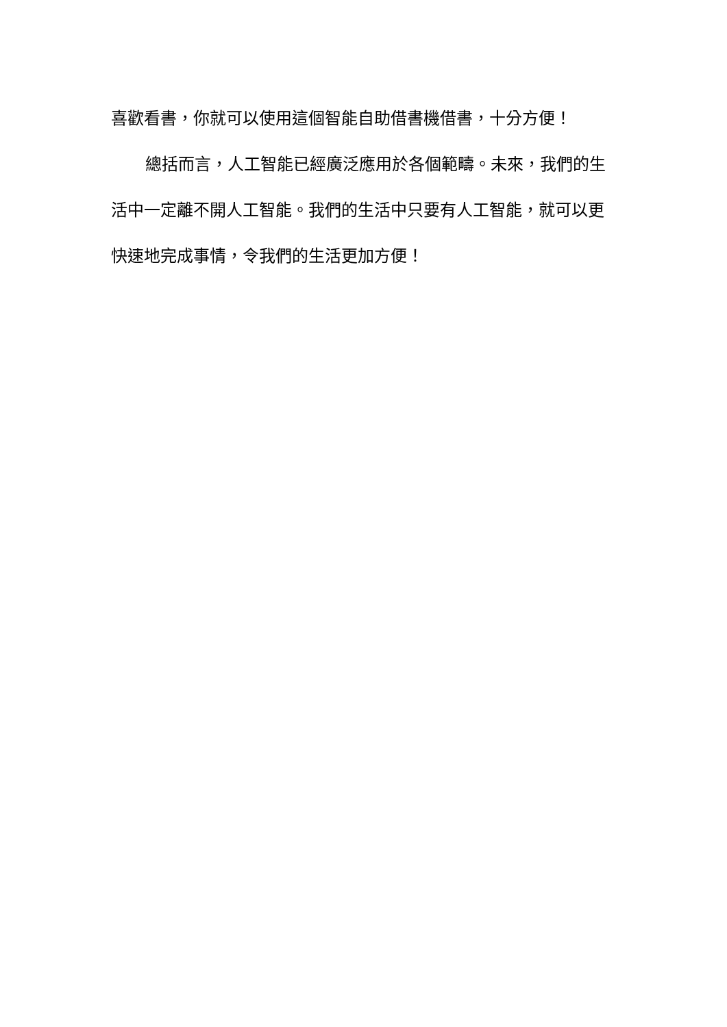喜歡看書，你就可以使用這個智能自助借書機借書，十分方便！
總括而言，人工智能已經廣泛應用於各個範疇。未來，我們的生活中一定離不開人工智能。我們的生活中只要有人工智能，就可以更快速地完成事情，令我們的生活更加方便！